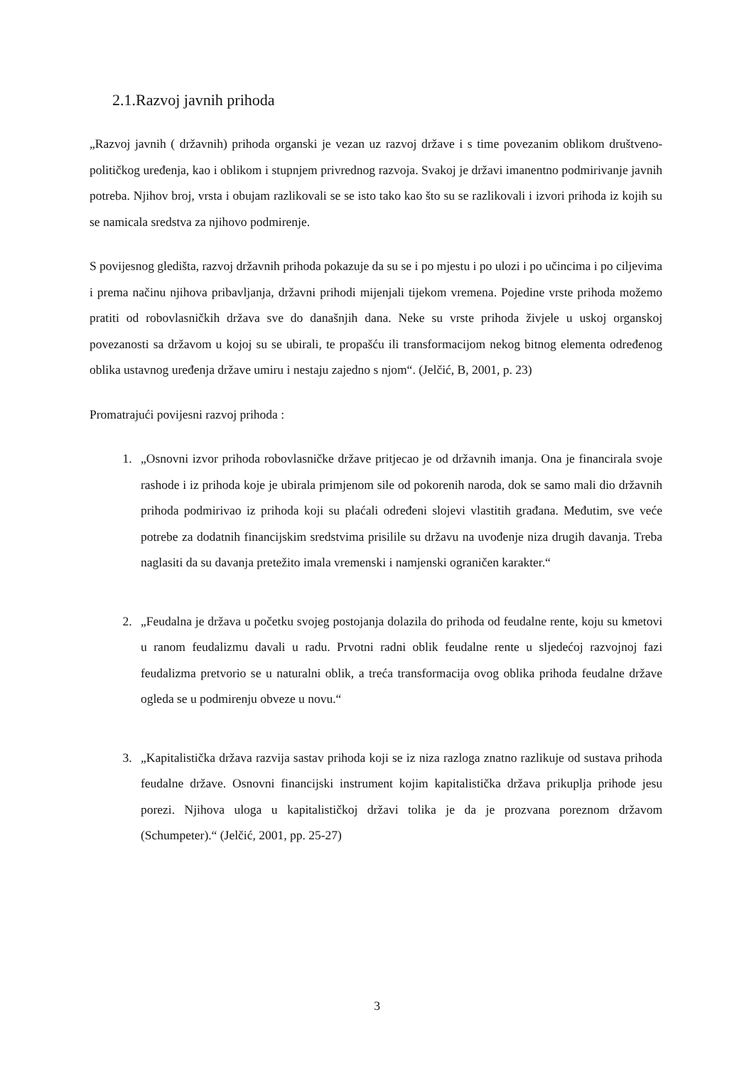2.1.Razvoj javnih prihoda
„Razvoj javnih ( državnih) prihoda organski je vezan uz razvoj države i s time povezanim oblikom društveno-političkog uređenja, kao i oblikom i stupnjem privrednog razvoja. Svakoj je državi imanentno podmirivanje javnih potreba. Njihov broj, vrsta i obujam razlikovali se se isto tako kao što su se razlikovali i izvori prihoda iz kojih su se namicala sredstva za njihovo podmirenje.
S povijesnog gledišta, razvoj državnih prihoda pokazuje da su se i po mjestu i po ulozi i po učincima i po ciljevima i prema načinu njihova pribavljanja, državni prihodi mijenjali tijekom vremena. Pojedine vrste prihoda možemo pratiti od robovlasničkih država sve do današnjih dana. Neke su vrste prihoda živjele u uskoj organskoj povezanosti sa državom u kojoj su se ubirali, te propašću ili transformacijom nekog bitnog elementa određenog oblika ustavnog uređenja države umiru i nestaju zajedno s njom“. (Jelčić, B, 2001, p. 23)
Promatrajući povijesni razvoj prihoda :
1. „Osnovni izvor prihoda robovlasničke države pritjecao je od državnih imanja. Ona je financirala svoje rashode i iz prihoda koje je ubirala primjenom sile od pokorenih naroda, dok se samo mali dio državnih prihoda podmirivao iz prihoda koji su plaćali određeni slojevi vlastitih građana. Međutim, sve veće potrebe za dodatnih financijskim sredstvima prisilile su državu na uvođenje niza drugih davanja. Treba naglasiti da su davanja pretežito imala vremenski i namjenski ograničen karakter.“
2. „Feudalna je država u početku svojeg postojanja dolazila do prihoda od feudalne rente, koju su kmetovi u ranom feudalizmu davali u radu. Prvotni radni oblik feudalne rente u sljedećoj razvojnoj fazi feudalizma pretvorio se u naturalni oblik, a treća transformacija ovog oblika prihoda feudalne države ogleda se u podmirenju obveze u novu.“
3. „Kapitalistička država razvija sastav prihoda koji se iz niza razloga znatno razlikuje od sustava prihoda feudalne države. Osnovni financijski instrument kojim kapitalistička država prikuplja prihode jesu porezi. Njihova uloga u kapitalističkoj državi tolika je da je prozvana poreznom državom (Schumpeter).“ (Jelčić, 2001, pp. 25-27)
3